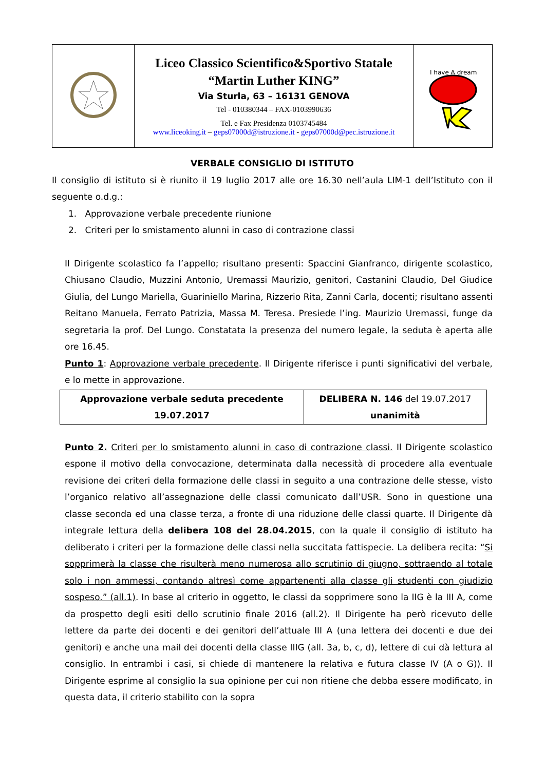| | Liceo Classico Scientifico&Sportivo Statale “Martin Luther KING” Via Sturla, 63 – 16131 GENOVA Tel - 010380344 – FAX-0103990636 Tel. e Fax Presidenza 0103745484 www.liceoking.it – geps07000d@istruzione.it - geps07000d@pec.istruzione.it | I have A dream |
VERBALE CONSIGLIO DI ISTITUTO
Il consiglio di istituto si è riunito il 19 luglio 2017 alle ore 16.30 nell’aula LIM-1 dell’Istituto con il seguente o.d.g.:
1. Approvazione verbale precedente riunione
2. Criteri per lo smistamento alunni in caso di contrazione classi
Il Dirigente scolastico fa l’appello; risultano presenti: Spaccini Gianfranco, dirigente scolastico, Chiusano Claudio, Muzzini Antonio, Uremassi Maurizio, genitori, Castanini Claudio, Del Giudice Giulia, del Lungo Mariella, Guariniello Marina, Rizzerio Rita, Zanni Carla, docenti; risultano assenti Reitano Manuela, Ferrato Patrizia, Massa M. Teresa. Presiede l’ing. Maurizio Uremassi, funge da segretaria la prof. Del Lungo. Constatata la presenza del numero legale, la seduta è aperta alle ore 16.45.
Punto 1: Approvazione verbale precedente. Il Dirigente riferisce i punti significativi del verbale, e lo mette in approvazione.
| Approvazione verbale seduta precedente 19.07.2017 | DELIBERA N. 146 del 19.07.2017 unanimità |
Punto 2. Criteri per lo smistamento alunni in caso di contrazione classi. Il Dirigente scolastico espone il motivo della convocazione, determinata dalla necessità di procedere alla eventuale revisione dei criteri della formazione delle classi in seguito a una contrazione delle stesse, visto l’organico relativo all’assegnazione delle classi comunicato dall’USR. Sono in questione una classe seconda ed una classe terza, a fronte di una riduzione delle classi quarte. Il Dirigente dà integrale lettura della delibera 108 del 28.04.2015, con la quale il consiglio di istituto ha deliberato i criteri per la formazione delle classi nella succitata fattispecie. La delibera recita: “Si sopprimerà la classe che risulterà meno numerosa allo scrutinio di giugno, sottraendo al totale solo i non ammessi, contando altresì come appartenenti alla classe gli studenti con giudizio sospeso.” (all.1). In base al criterio in oggetto, le classi da sopprimere sono la IIG è la III A, come da prospetto degli esiti dello scrutinio finale 2016 (all.2). Il Dirigente ha però ricevuto delle lettere da parte dei docenti e dei genitori dell’attuale III A (una lettera dei docenti e due dei genitori) e anche una mail dei docenti della classe IIIG (all. 3a, b, c, d), lettere di cui dà lettura al consiglio. In entrambi i casi, si chiede di mantenere la relativa e futura classe IV (A o G)). Il Dirigente esprime al consiglio la sua opinione per cui non ritiene che debba essere modificato, in questa data, il criterio stabilito con la sopra